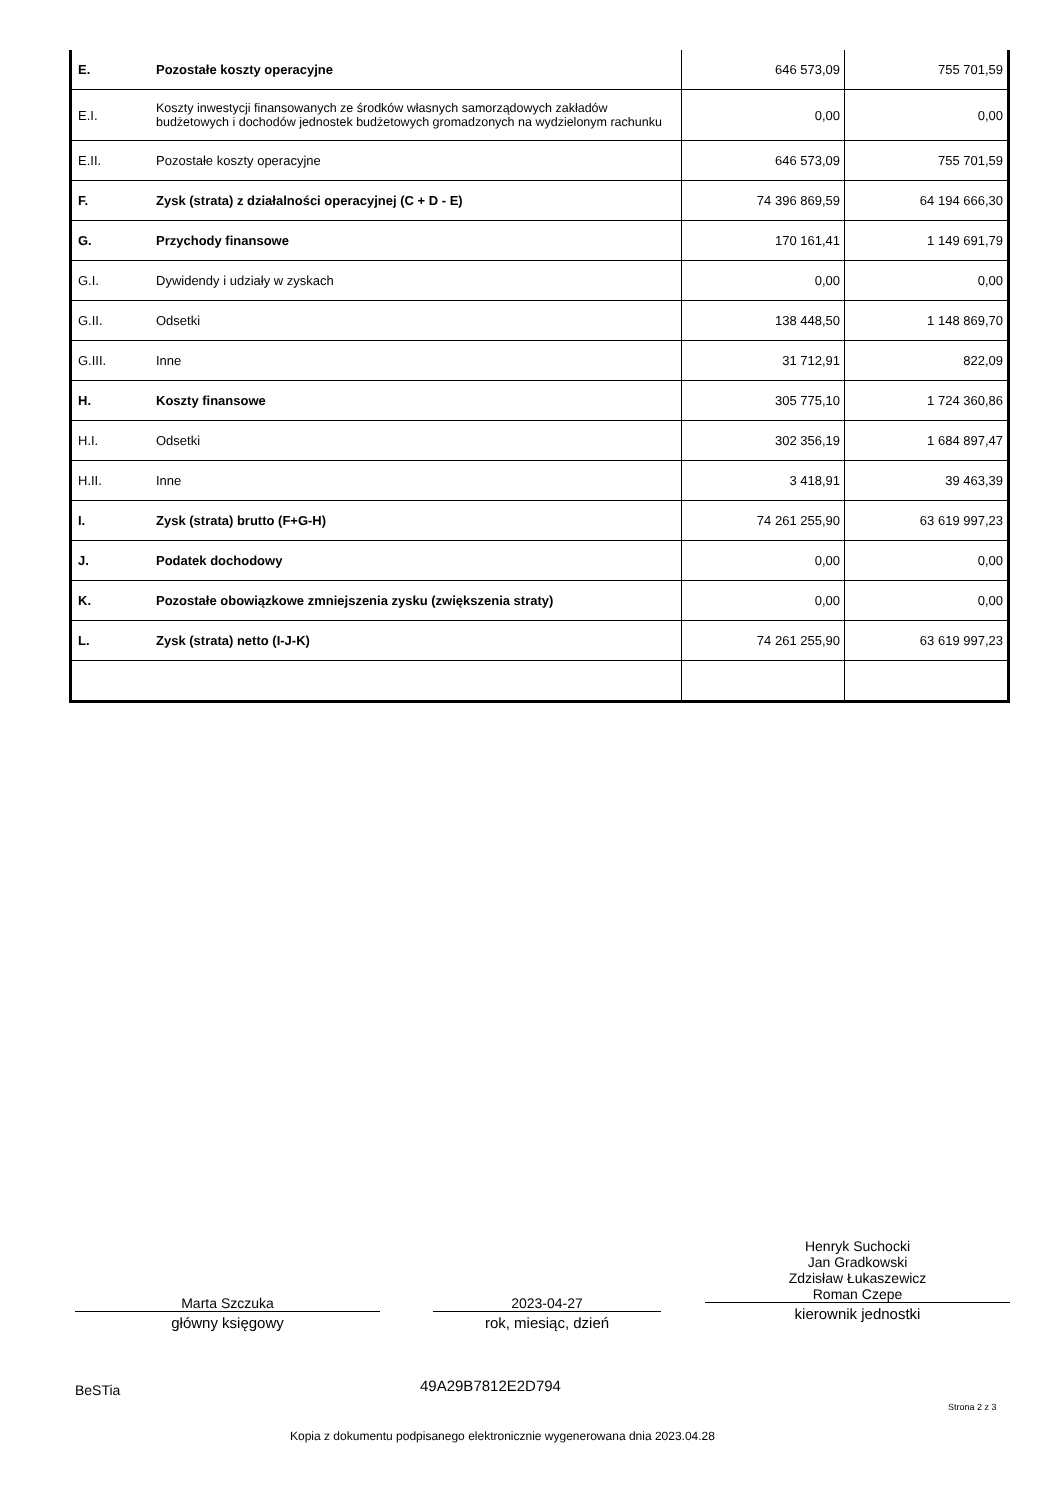| E. | Pozostałe koszty operacyjne | 646 573,09 | 755 701,59 |
| E.I. | Koszty inwestycji finansowanych ze środków własnych samorządowych zakładów budżetowych i dochodów jednostek budżetowych gromadzonych na wydzielonym rachunku | 0,00 | 0,00 |
| E.II. | Pozostałe koszty operacyjne | 646 573,09 | 755 701,59 |
| F. | Zysk (strata) z działalności operacyjnej (C + D - E) | 74 396 869,59 | 64 194 666,30 |
| G. | Przychody finansowe | 170 161,41 | 1 149 691,79 |
| G.I. | Dywidendy i udziały w zyskach | 0,00 | 0,00 |
| G.II. | Odsetki | 138 448,50 | 1 148 869,70 |
| G.III. | Inne | 31 712,91 | 822,09 |
| H. | Koszty finansowe | 305 775,10 | 1 724 360,86 |
| H.I. | Odsetki | 302 356,19 | 1 684 897,47 |
| H.II. | Inne | 3 418,91 | 39 463,39 |
| I. | Zysk (strata) brutto (F+G-H) | 74 261 255,90 | 63 619 997,23 |
| J. | Podatek dochodowy | 0,00 | 0,00 |
| K. | Pozostałe obowiązkowe zmniejszenia zysku (zwiększenia straty) | 0,00 | 0,00 |
| L. | Zysk (strata) netto (I-J-K) | 74 261 255,90 | 63 619 997,23 |
Marta Szczuka
główny księgowy
2023-04-27
rok, miesiąc, dzień
Henryk Suchocki
Jan Gradkowski
Zdzisław Łukaszewicz
Roman Czepe
kierownik jednostki
BeSTia 49A29B7812E2D794
Strona 2 z 3
Kopia z dokumentu podpisanego elektronicznie wygenerowana dnia 2023.04.28